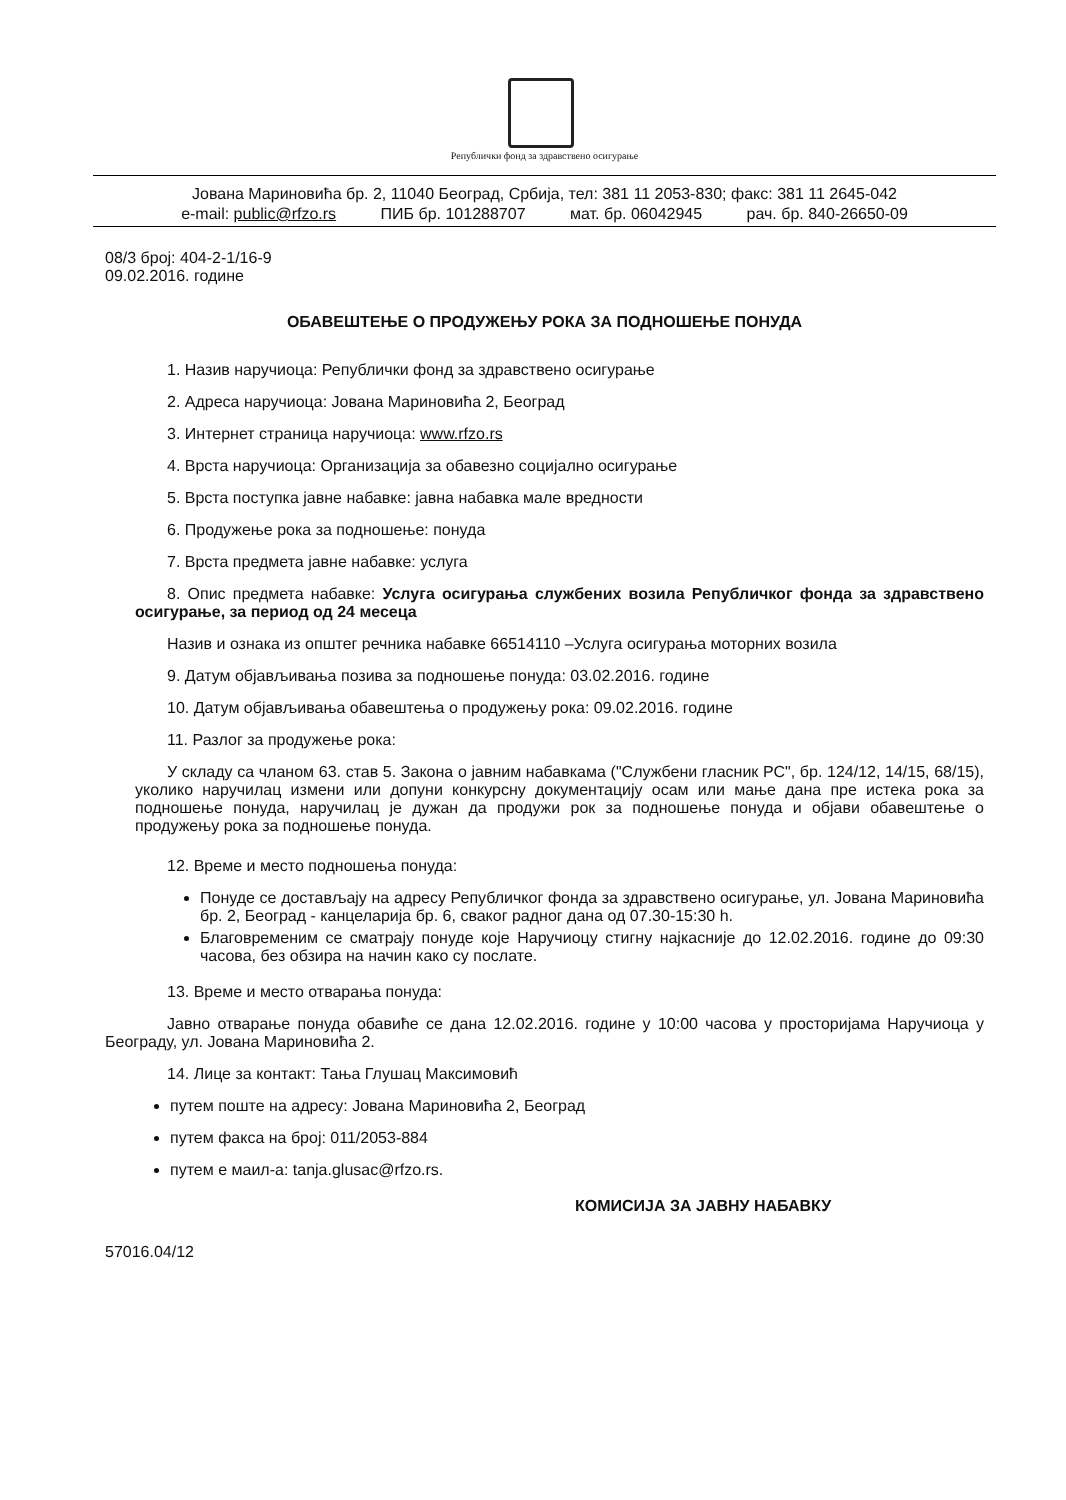Републички фонд за здравствено осигурање
Јована Мариновића бр. 2, 11040 Београд, Србија, тел: 381 11 2053-830; факс: 381 11 2645-042
e-mail: public@rfzo.rs ПИБ бр. 101288707 мат. бр. 06042945 рач. бр. 840-26650-09
08/3 број: 404-2-1/16-9
09.02.2016. године
ОБАВЕШТЕЊЕ О ПРОДУЖЕЊУ РОКА ЗА ПОДНОШЕЊЕ ПОНУДА
1. Назив наручиоца: Републички фонд за здравствено осигурање
2. Адреса наручиоца: Јована Мариновића 2, Београд
3. Интернет страница наручиоца: www.rfzo.rs
4. Врста наручиоца: Организација за обавезно социјално осигурање
5. Врста поступка јавне набавке: јавна набавка мале вредности
6. Продужење рока за подношење: понуда
7. Врста предмета јавне набавке: услуга
8. Опис предмета набавке: Услуга осигурања службених возила Републичког фонда за здравствено осигурање, за период од 24 месеца
Назив и ознака из општег речника набавке 66514110 –Услуга осигурања моторних возила
9. Датум објављивања позива за подношење понуда: 03.02.2016. године
10. Датум објављивања обавештења о продужењу рока: 09.02.2016. године
11. Разлог за продужење рока:
У складу са чланом 63. став 5. Закона о јавним набавкама ("Службени гласник РС", бр. 124/12, 14/15, 68/15), уколико наручилац измени или допуни конкурсну документацију осам или мање дана пре истека рока за подношење понуда, наручилац је дужан да продужи рок за подношење понуда и објави обавештење о продужењу рока за подношење понуда.
12. Време и место подношења понуда:
Понуде се достављају на адресу Републичког фонда за здравствено осигурање, ул. Јована Мариновића бр. 2, Београд - канцеларија бр. 6, сваког радног дана од 07.30-15:30 h.
Благовременим се сматрају понуде које Наручиоцу стигну најкасније до 12.02.2016. године до 09:30 часова, без обзира на начин како су послате.
13. Време и место отварања понуда:
Јавно отварање понуда обавиће се дана 12.02.2016. године у 10:00 часова у просторијама Наручиоца у Београду, ул. Јована Мариновића 2.
14. Лице за контакт: Тања Глушац Максимовић
путем поште на адресу: Јована Мариновића 2, Београд
путем факса на број: 011/2053-884
путем е маил-а: tanja.glusac@rfzo.rs.
КОМИСИЈА ЗА ЈАВНУ НАБАВКУ
57016.04/12